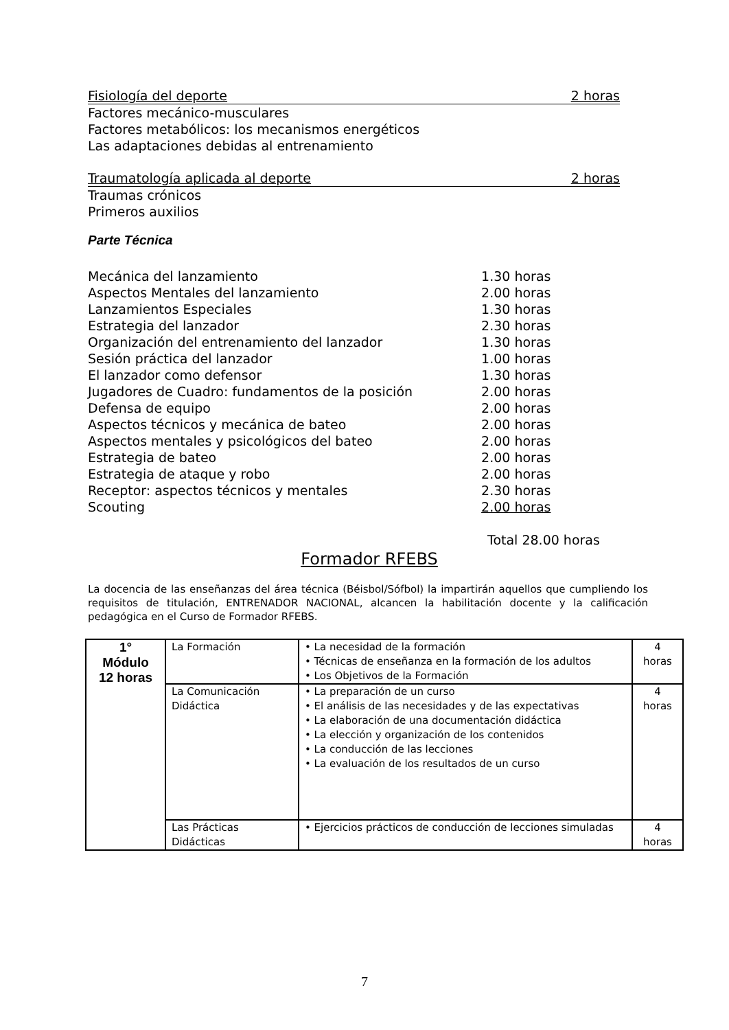Fisiología del deporte 2 horas
Factores mecánico-musculares
Factores metabólicos: los mecanismos energéticos
Las adaptaciones debidas al entrenamiento
Traumatología aplicada al deporte 2 horas
Traumas crónicos
Primeros auxilios
Parte Técnica
| Mecánica del lanzamiento | 1.30 horas |
| Aspectos Mentales del lanzamiento | 2.00 horas |
| Lanzamientos Especiales | 1.30 horas |
| Estrategia del lanzador | 2.30 horas |
| Organización del entrenamiento del lanzador | 1.30 horas |
| Sesión práctica del lanzador | 1.00 horas |
| El lanzador como defensor | 1.30 horas |
| Jugadores de Cuadro: fundamentos de la posición | 2.00 horas |
| Defensa de equipo | 2.00 horas |
| Aspectos técnicos y mecánica de bateo | 2.00 horas |
| Aspectos mentales y psicológicos del bateo | 2.00 horas |
| Estrategia de bateo | 2.00 horas |
| Estrategia de ataque y robo | 2.00 horas |
| Receptor: aspectos técnicos y mentales | 2.30 horas |
| Scouting | 2.00 horas |
Total 28.00 horas
Formador RFEBS
La docencia de las enseñanzas del área técnica (Béisbol/Sófbol) la impartirán aquellos que cumpliendo los requisitos de titulación, ENTRENADOR NACIONAL, alcancen la habilitación docente y la calificación pedagógica en el Curso de Formador RFEBS.
| 1° Módulo 12 horas | La Formación | • La necesidad de la formación • Técnicas de enseñanza en la formación de los adultos • Los Objetivos de la Formación | 4 horas |
| | La Comunicación Didáctica | • La preparación de un curso • El análisis de las necesidades y de las expectativas • La elaboración de una documentación didáctica • La elección y organización de los contenidos • La conducción de las lecciones • La evaluación de los resultados de un curso | 4 horas |
| | Las Prácticas Didácticas | • Ejercicios prácticos de conducción de lecciones simuladas | 4 horas |
7